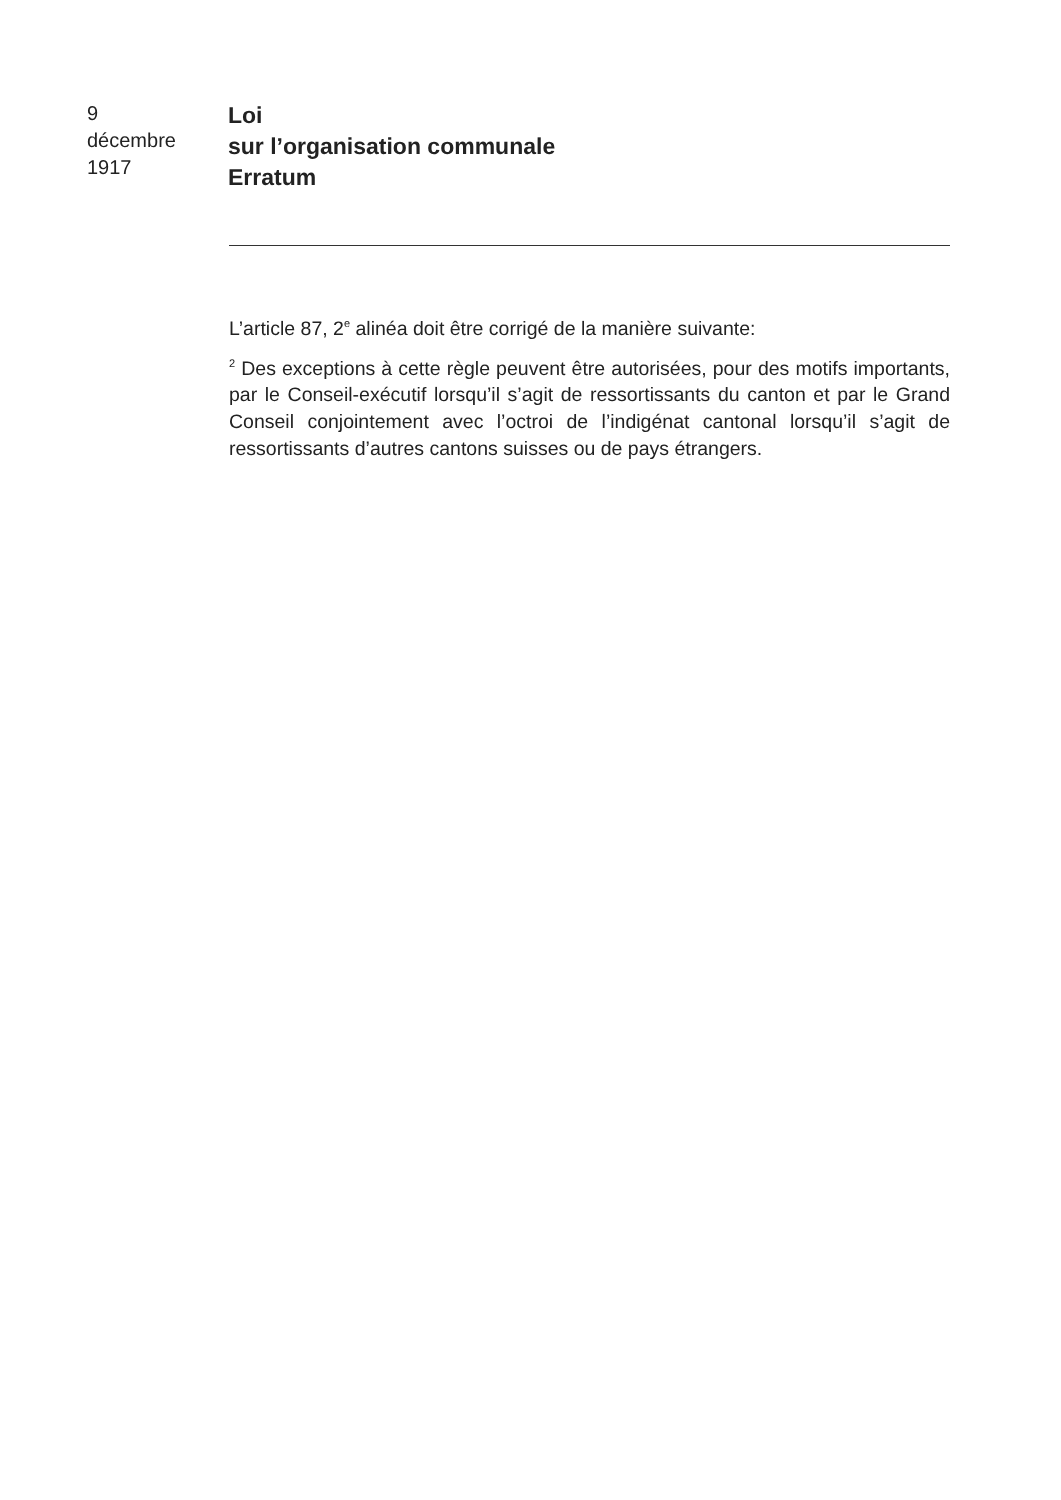9
décembre
1917
Loi
sur l’organisation communale
Erratum
L’article 87, 2<sup>e</sup> alinéa doit être corrigé de la manière suivante:
<sup>2</sup> Des exceptions à cette règle peuvent être autorisées, pour des motifs importants, par le Conseil-exécutif lorsqu’il s’agit de ressortissants du canton et par le Grand Conseil conjointement avec l’octroi de l’indigénat cantonal lorsqu’il s’agit de ressortissants d’autres cantons suisses ou de pays étrangers.